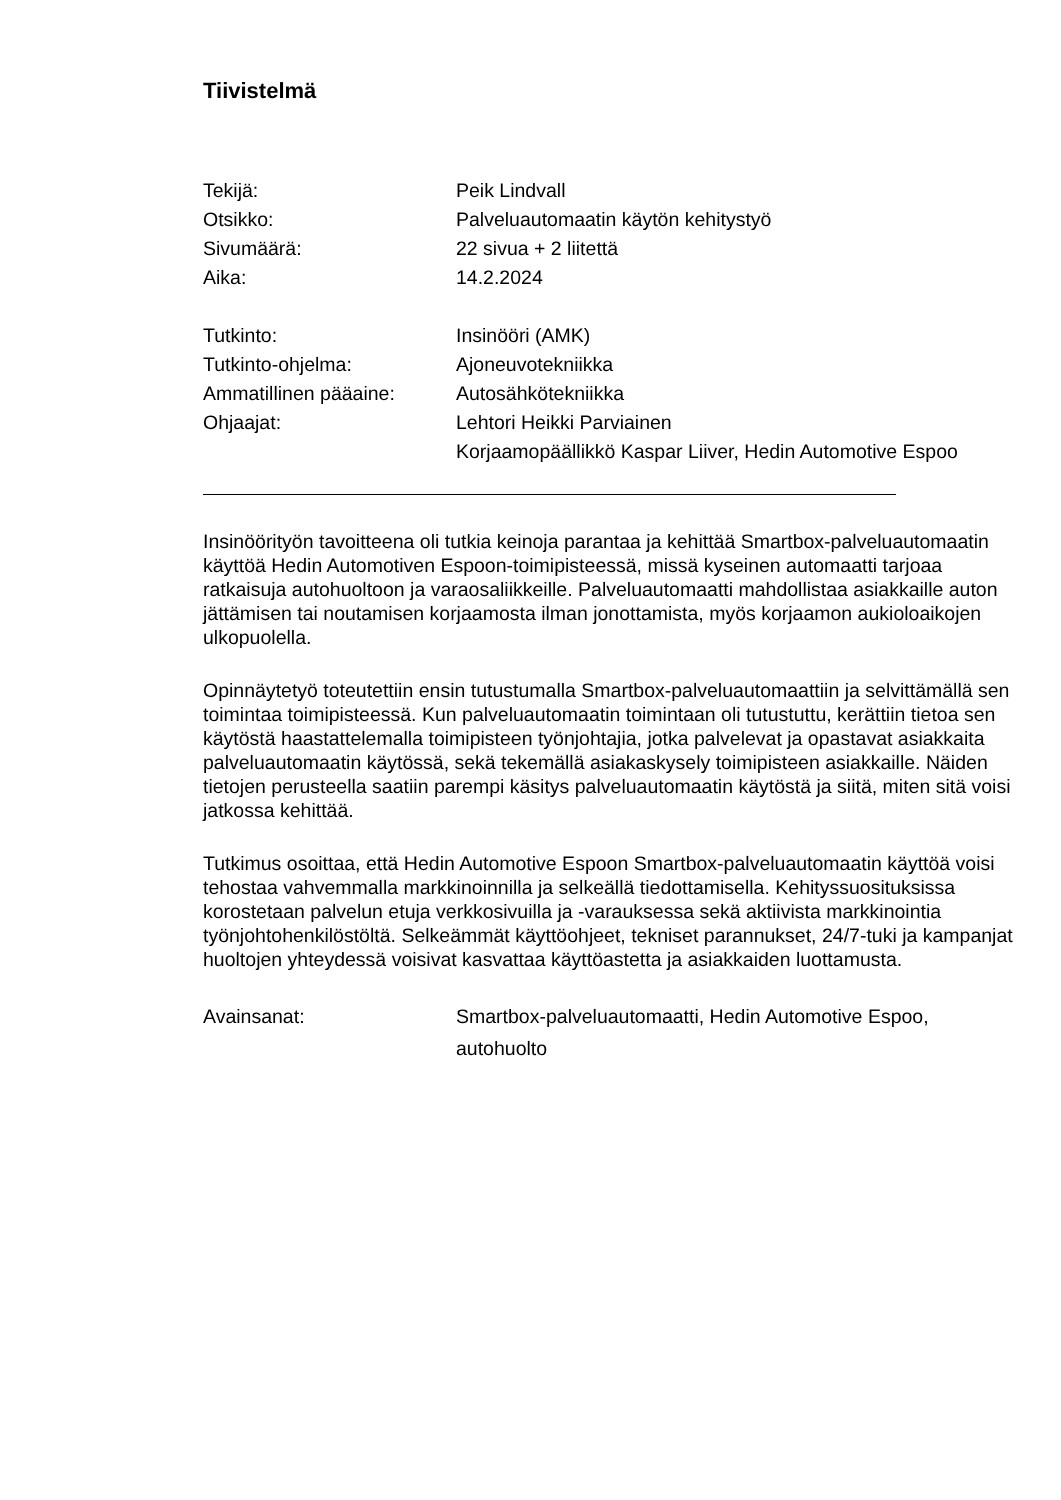Tiivistelmä
Tekijä: Peik Lindvall
Otsikko: Palveluautomaatin käytön kehitystyö
Sivumäärä: 22 sivua + 2 liitettä
Aika: 14.2.2024
Tutkinto: Insinööri (AMK)
Tutkinto-ohjelma: Ajoneuvotekniikka
Ammatillinen pääaine: Autosähkötekniikka
Ohjaajat: Lehtori Heikki Parviainen
Korjaamopäällikkö Kaspar Liiver, Hedin Automotive Espoo
Insinöörityön tavoitteena oli tutkia keinoja parantaa ja kehittää Smartbox-palveluautomaatin käyttöä Hedin Automotiven Espoon-toimipisteessä, missä kyseinen automaatti tarjoaa ratkaisuja autohuoltoon ja varaosaliikkeille. Palveluautomaatti mahdollistaa asiakkaille auton jättämisen tai noutamisen korjaamosta ilman jonottamista, myös korjaamon aukioloaikojen ulkopuolella.
Opinnäytetyö toteutettiin ensin tutustumalla Smartbox-palveluautomaattiin ja selvittämällä sen toimintaa toimipisteessä. Kun palveluautomaatin toimintaan oli tutustuttu, kerättiin tietoa sen käytöstä haastattelemalla toimipisteen työnjohtajia, jotka palvelevat ja opastavat asiakkaita palveluautomaatin käytössä, sekä tekemällä asiakaskysely toimipisteen asiakkaille. Näiden tietojen perusteella saatiin parempi käsitys palveluautomaatin käytöstä ja siitä, miten sitä voisi jatkossa kehittää.
Tutkimus osoittaa, että Hedin Automotive Espoon Smartbox-palveluautomaatin käyttöä voisi tehostaa vahvemmalla markkinoinnilla ja selkeällä tiedottamisella. Kehityssuosituksissa korostetaan palvelun etuja verkkosivuilla ja -varauksessa sekä aktiivista markkinointia työnjohtohenkilöstöltä. Selkeämmät käyttöohjeet, tekniset parannukset, 24/7-tuki ja kampanjat huoltojen yhteydessä voisivat kasvattaa käyttöastetta ja asiakkaiden luottamusta.
Avainsanat: Smartbox-palveluautomaatti, Hedin Automotive Espoo, autohuolto